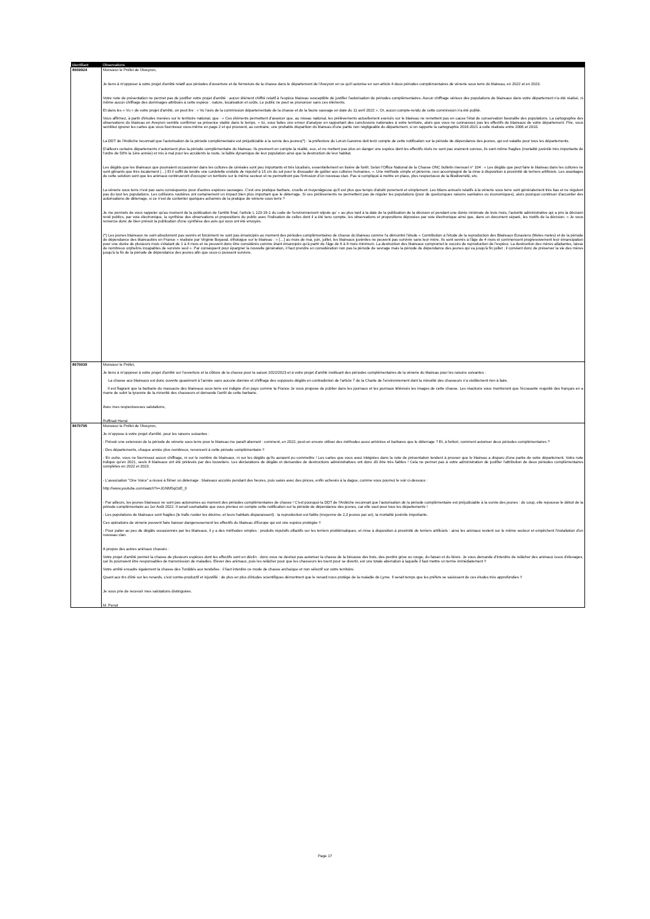| Identifiant | Observations |
| --- | --- |
| 8669924 | Monsieur le Préfet de l'Aveyron, Je tiens à m'opposer à votre projet d'arrêté relatif aux périodes d'ouverture et de fermeture de la chasse dans le département de l'Aveyron en ce qu'il autorise en son article 4 deux périodes complémentaires de vénerie sous terre du blaireau, en 2022 et en 2023. Votre note de présentation ne permet pas de justifier votre projet d'arrêté : aucun élément chiffré relatif à l'espèce blaireau susceptible de justifier l'autorisation de périodes complémentaires. Aucun chiffrage sérieux des populations de blaireaux dans votre département n'a été réalisé, ni même aucun chiffrage des dommages attribués à cette espèce : nature, localisation et coûts. Le public ne peut se prononcer sans ces éléments. Et dans les « Vu » de votre projet d'arrêté, on peut lire : « Vu l'avis de la commission départementale de la chasse et de la faune sauvage en date du 11 avril 2022 ». Or, aucun compte-rendu de cette commission n'a été publié. Vous affirmez, à partir d'études menées sur le territoire national, que : « Ces éléments permettent d'avancer que, au niveau national, les prélèvements actuellement exercés sur le blaireau ne remettent pas en cause l'état de conservation favorable des populations. La cartographie des observations du blaireau en Aveyron semble confirmer sa présence stable dans le temps. » Ici, vous faites une erreur d'analyse en rapportant des conclusions nationales à votre territoire, alors que vous ne connaissez pas les effectifs de blaireaux de votre département. Pire, vous semblez ignorer les cartes que vous fournissez vous-même en page 2 et qui prouvent, au contraire, une probable disparition du blaireau d'une partie non négligeable du département, si on rapporte la cartographie 2016-2021 à celle réalisée entre 2006 et 2010. La DDT de l'Ardèche reconnait que l'autorisation de la période complémentaire est préjudiciable à la survie des jeunes(*) : la préfecture du Lot-et-Garonne doit tenir compte de cette notification sur la période de dépendance des jeunes, qui est valable pour tous les départements. D'ailleurs certains départements n'autorisent plus la période complémentaire du blaireau. Ils prennent en compte la réalité, eux, et ne mettent pas plus en danger une espèce dont les effectifs réels ne sont pas vraiment connus, ils sont même fragiles (mortalité juvénile très importante de l'ordre de 50% la 1ère année) et mis à mal pour les accidents la route, la faible dynamique de leur population ainsi que la destruction de leur habitat. Les dégâts que les blaireaux que pourraient occasionner dans les cultures de céréales sont peu importants et très localisés, essentiellement en lisière de forêt. Selon l'Office National de la Chasse ONC bulletin mensuel n° 104 : « Les dégâts que peut faire le blaireau dans les cultures ne sont gênants que très localement (…) Et il suffit de tendre une cordelette enduite de répulsif à 15 cm du sol pour le dissuader de goûter aux cultures humaines. ». Une méthode simple et pérenne, ceci accompagné de la mise à disposition à proximité de terriers artificiels. Les avantages de cette solution sont que les animaux continueront d'occuper un territoire sur le même secteur et ne permettront pas l'intrusion d'un nouveau clan. Pas si compliqué à mettre en place, plus respectueux de la Biodiversité, etc. La vénerie sous terre n'est pas sans conséquence pour d'autres espèces sauvages. C'est une pratique barbare, cruelle et moyenâgeuse qu'il est plus que temps d'abolir purement et simplement. Les bilans annuels relatifs à la vénerie sous terre sont généralement très bas et ne régulent pas du tout les populations. Les collisions routières ont certainement un impact bien plus important que le déterrage. Si ces prélèvements ne permettent pas de réguler les populations (pour de quelconques raisons sanitaires ou économiques), alors pourquoi continuer d'accorder des autorisations de déterrage, si ce n'est de contenter quelques acharnés de la pratique de vénerie sous terre ? Je me permets de vous rappeler qu'au moment de la publication de l'arrêté final, l'article L 123-19-1 du code de l'environnement stipule qu' « au plus tard à la date de la publication de la décision et pendant une durée minimale de trois mois, l'autorité administrative qui a pris la décision rend publics, par voie électronique, la synthèse des observations et propositions du public avec l'indication de celles dont il a été tenu compte, les observations et propositions déposées par voie électronique ainsi que, dans un document séparé, les motifs de la décision. » Je vous remercie donc de bien prévoir la publication d'une synthèse des avis qui vous ont été envoyés. (*) Les jeunes blaireaux ne sont absolument pas sevrés et forcément ne sont pas émancipés au moment des périodes complémentaires de chasse du blaireau comme l'a démontré l'étude « Contribution à l'étude de la reproduction des Blaireaux Eurasiens (Meles meles) et de la période de dépendance des blaireautins en France » réalisée par Virginie Boyaval, éthologue sur le blaireau : « […] au mois de mai, juin, juillet, les blaireaux juvéniles ne peuvent pas survivre sans leur mère. Ils sont sevrés à l'âge de 4 mois et commencent progressivement leur émancipation pour une durée de plusieurs mois s'étalant de 1 à 4 mois et ne peuvent donc être considérés comme étant émancipés qu'à partir de l'âge de 6 à 8 mois minimum. La destruction des blaireaux compromet le succès de reproduction de l'espèce. La destruction des mères allaitantes, laisse de nombreux orphelins incapables de survivre seul ». Par conséquent pour épargner la nouvelle génération, il faut prendre en considération non pas la période de sevrage mais la période de dépendance des jeunes qui va jusqu'à fin juillet ; il convient donc de préserver la vie des mères jusqu'à la fin de la période de dépendance des jeunes afin que ceux-ci puissent survivre. |
| 8670039 | Monsieur le Préfet, Je tiens à m'opposer à votre projet d'arrêté sur l'ouverture et la clôture de la chasse pour la saison 2022/2023 et à votre projet d'arrêté instituant des périodes complémentaires de la vénerie du blaireau pour les raisons suivantes : La chasse aux blaireaux est donc ouverte quasiment à l'année sans aucune donnée et chiffrage des supposés dégâts en contradiction de l'article 7 de la Charte de l'environnement dont la minorité des chasseurs n'a visiblement rien à faire. Il est flagrant que la barbarie du massacre des blaireaux sous terre est indigne d'un pays comme la France Je vous propose de publier dans les journaux et les journaux télévisés les images de cette chasse. Les réactions vous montreront que l'écrasante majorité des français en a marre de subir la tyrannie de la minorité des chasseurs et demande l'arrêt de cette barbarie. Avec mes respectueuses salutations, Ruffinati Hervé |
| 8670795 | Monsieur le Préfet de l'Aveyron, Je m'oppose à votre projet d'arrêté, pour les raisons suivantes : - Prévoir une extension de la période de vénerie sous terre pour le blaireau me paraît aberrant : comment, en 2022, peut-on encore utiliser des méthodes aussi arriérées et barbares que le déterrage ? Et, à fortiori, comment autoriser deux périodes complémentaires ? - Des départements, chaque année plus nombreux, renoncent à cette période complémentaire !! - En outre, vous ne fournissez aucun chiffrage, ni sur le nombre de blaireaux, ni sur les dégâts qu'ils auraient pu commettre ! Les cartes que vous avez intégrées dans la note de présentation tendent à prouver que le blaireau a disparu d'une partie de votre département. Votre note indique qu'en 2021, seuls 8 blaireaux ont été prélevés par des louvetiers. Les déclarations de dégâts et demandes de destructions administratives ont donc dû être très faibles ! Cela ne permet pas à votre administration de justifier l'attribution de deux périodes complémentaires complètes en 2022 et 2023. - L'association "One Voice" a réussi à filmer un déterrage : blaireaux acculés pendant des heures, puis saisis avec des pinces, enfin achevés à la dague, comme vous pourrez le voir ci-dessous : http://www.youtube.com/watch?v=JGNM5qOzE_0 - Par ailleurs, les jeunes blaireaux ne sont pas autonomes au moment des périodes complémentaires de chasse ! C'est pourquoi la DDT de l'Ardèche reconnait que l'autorisation de la période complémentaire est préjudiciable à la survie des jeunes : du coup, elle repousse le début de la période complémentaire au 1er Août 2022. Il serait souhaitable que vous preniez en compte cette notification sur la période de dépendance des jeunes, car elle vaut pour tous les départements ! - Les populations de blaireaux sont fragiles (le trafic routier les décime, et leurs habitats disparaissent) : la reproduction est faible (moyenne de 2,3 jeunes par an), la mortalité juvénile importante. Ces opérations de vénerie peuvent faire baisser dangereusement les effectifs du blaireau d'Europe qui est une espèce protégée !! - Pour palier au peu de dégâts occasionnés par les blaireaux, il y a des méthodes simples : produits répulsifs olfactifs sur les terriers problématiques, et mise à disposition à proximité de terriers artificiels : ainsi les animaux restent sur le même secteur et empêchent l'installation d'un nouveau clan. A propos des autres animaux chassés : Votre projet d'arrêté permet la chasse de plusieurs espèces dont les effectifs sont en déclin : donc vous ne devriez pas autoriser la chasse de la bécasse des bois, des perdrix grise ou rouge, du faisan et du lièvre. Je vous demande d'interdire de relâcher des animaux issus d'élevages, car ils pourraient être responsables de transmission de maladies. Elever des animaux, puis les relâcher pour que les chasseurs les tuent pour se divertir, est une totale aberration à laquelle il faut mettre un terme immédiatement !! Votre arrêté encadre également la chasse des Turdidés aux tendelles : il faut interdire ce mode de chasse archaïque et non sélectif sur votre territoire. Quant aux tirs d'été sur les renards, c'est contre-productif et injustifié : de plus en plus d'études scientifiques démontrent que le renard nous protège de la maladie de Lyme. Il serait temps que les préfets se saisissent de ces études très approfondies !! Je vous prie de recevoir mes salutations distinguées. M. Penot |
Page 17